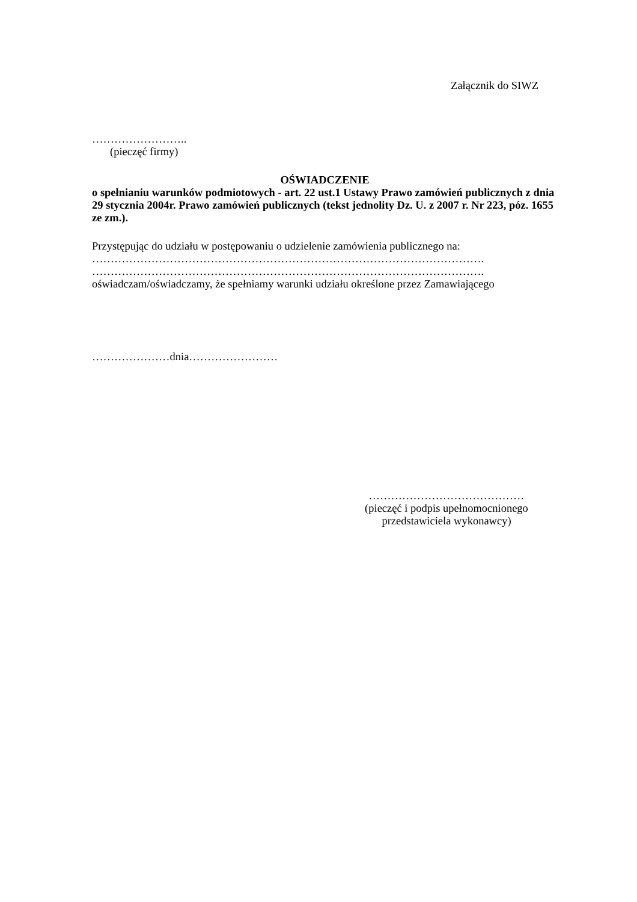Załącznik do SIWZ
……………………..
(pieczęć firmy)
OŚWIADCZENIE
o spełnianiu warunków podmiotowych - art. 22 ust.1 Ustawy Prawo zamówień publicznych z dnia 29 stycznia 2004r. Prawo zamówień publicznych (tekst jednolity Dz. U. z 2007 r. Nr 223, póz. 1655 ze zm.).
Przystępując do udziału w postępowaniu o udzielenie zamówienia publicznego na:
…………………………………………………………………………………………….
…………………………………………………………………………………………….
oświadczam/oświadczamy, że spełniamy warunki udziału określone przez Zamawiającego
…………………dnia……………………
……………………………………
(pieczęć i podpis upełnomocnionego przedstawiciela wykonawcy)